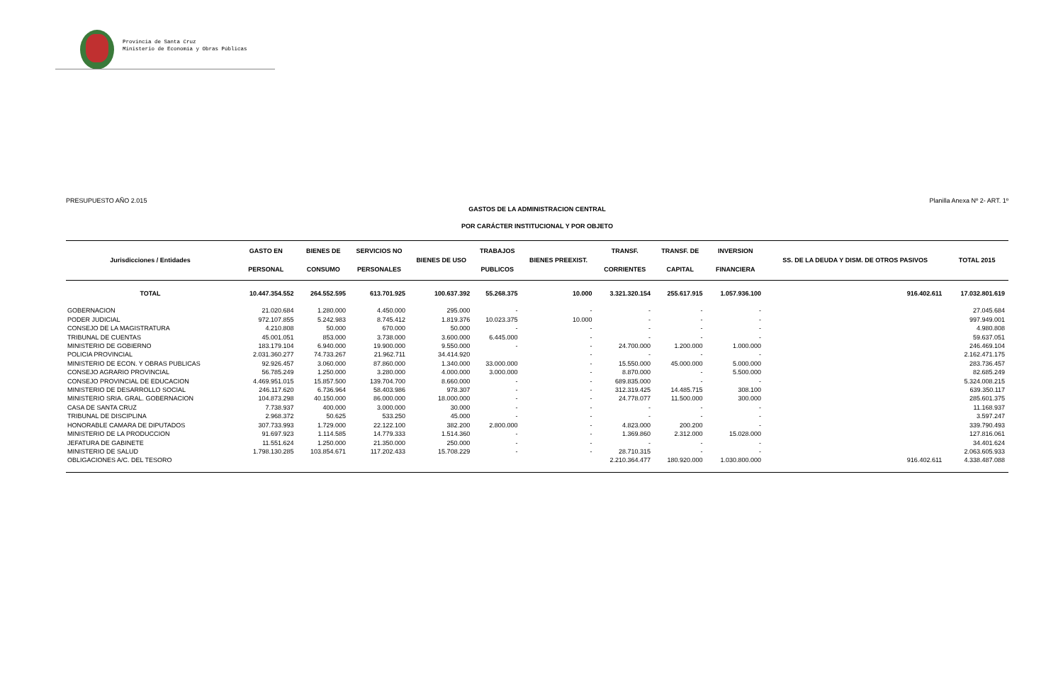Provincia de Santa Cruz
Ministerio de Economía y Obras Públicas
PRESUPUESTO AÑO 2.015 Planilla Anexa Nº 2- ART. 1º
GASTOS DE LA ADMINISTRACION CENTRAL
POR CARÁCTER INSTITUCIONAL Y POR OBJETO
| Jurisdicciones / Entidades | GASTO EN PERSONAL | BIENES DE CONSUMO | SERVICIOS NO PERSONALES | BIENES DE USO | TRABAJOS PUBLICOS | BIENES PREEXIST. | TRANSF. CORRIENTES | TRANSF. DE CAPITAL | INVERSION FINANCIERA | SS. DE LA DEUDA Y DISM. DE OTROS PASIVOS | TOTAL 2015 |
| --- | --- | --- | --- | --- | --- | --- | --- | --- | --- | --- | --- |
| TOTAL | 10.447.354.552 | 264.552.595 | 613.701.925 | 100.637.392 | 55.268.375 | 10.000 | 3.321.320.154 | 255.617.915 | 1.057.936.100 | 916.402.611 | 17.032.801.619 |
| GOBERNACION | 21.020.684 | 1.280.000 | 4.450.000 | 295.000 | - | - | - | - | - | | 27.045.684 |
| PODER JUDICIAL | 972.107.855 | 5.242.983 | 8.745.412 | 1.819.376 | 10.023.375 | 10.000 | - | - | - | | 997.949.001 |
| CONSEJO DE LA MAGISTRATURA | 4.210.808 | 50.000 | 670.000 | 50.000 | - | - | - | - | - | | 4.980.808 |
| TRIBUNAL DE CUENTAS | 45.001.051 | 853.000 | 3.738.000 | 3.600.000 | 6.445.000 | - | - | - | - | | 59.637.051 |
| MINISTERIO DE GOBIERNO | 183.179.104 | 6.940.000 | 19.900.000 | 9.550.000 | - | - | 24.700.000 | 1.200.000 | 1.000.000 | | 246.469.104 |
| POLICIA PROVINCIAL | 2.031.360.277 | 74.733.267 | 21.962.711 | 34.414.920 | | - | - | - | - | | 2.162.471.175 |
| MINISTERIO DE ECON. Y OBRAS PUBLICAS | 92.926.457 | 3.060.000 | 87.860.000 | 1.340.000 | 33.000.000 | - | 15.550.000 | 45.000.000 | 5.000.000 | | 283.736.457 |
| CONSEJO AGRARIO PROVINCIAL | 56.785.249 | 1.250.000 | 3.280.000 | 4.000.000 | 3.000.000 | - | 8.870.000 | - | 5.500.000 | | 82.685.249 |
| CONSEJO PROVINCIAL DE EDUCACION | 4.469.951.015 | 15.857.500 | 139.704.700 | 8.660.000 | - | - | 689.835.000 | - | - | | 5.324.008.215 |
| MINISTERIO DE DESARROLLO SOCIAL | 246.117.620 | 6.736.964 | 58.403.986 | 978.307 | - | - | 312.319.425 | 14.485.715 | 308.100 | | 639.350.117 |
| MINISTERIO SRIA. GRAL. GOBERNACION | 104.873.298 | 40.150.000 | 86.000.000 | 18.000.000 | - | - | 24.778.077 | 11.500.000 | 300.000 | | 285.601.375 |
| CASA DE SANTA CRUZ | 7.738.937 | 400.000 | 3.000.000 | 30.000 | - | - | - | - | - | | 11.168.937 |
| TRIBUNAL DE DISCIPLINA | 2.968.372 | 50.625 | 533.250 | 45.000 | - | - | - | - | - | | 3.597.247 |
| HONORABLE CAMARA DE DIPUTADOS | 307.733.993 | 1.729.000 | 22.122.100 | 382.200 | 2.800.000 | - | 4.823.000 | 200.200 | - | | 339.790.493 |
| MINISTERIO DE LA PRODUCCION | 91.697.923 | 1.114.585 | 14.779.333 | 1.514.360 | - | - | 1.369.860 | 2.312.000 | 15.028.000 | | 127.816.061 |
| JEFATURA DE GABINETE | 11.551.624 | 1.250.000 | 21.350.000 | 250.000 | - | - | - | - | - | | 34.401.624 |
| MINISTERIO DE SALUD | 1.798.130.285 | 103.854.671 | 117.202.433 | 15.708.229 | - | - | 28.710.315 | - | - | | 2.063.605.933 |
| OBLIGACIONES A/C. DEL TESORO | | | | | | | 2.210.364.477 | 180.920.000 | 1.030.800.000 | 916.402.611 | 4.338.487.088 |